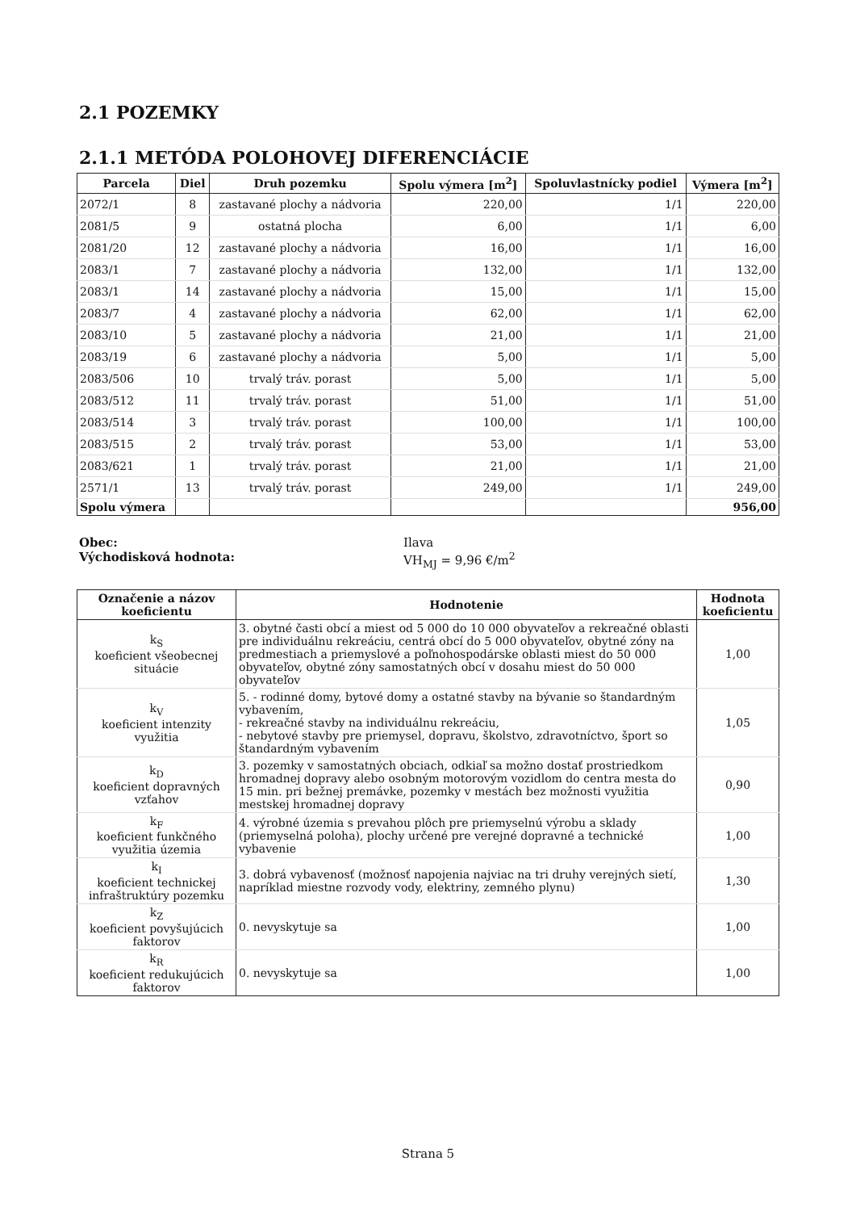2.1 POZEMKY
2.1.1 METÓDA POLOHOVEJ DIFERENCIÁCIE
| Parcela | Diel | Druh pozemku | Spolu výmera [m<sup>2</sup>] | Spoluvlastnícky podiel | Výmera [m<sup>2</sup>] |
| --- | --- | --- | --- | --- | --- |
| 2072/1 | 8 | zastavané plochy a nádvoria | 220,00 | 1/1 | 220,00 |
| 2081/5 | 9 | ostatná plocha | 6,00 | 1/1 | 6,00 |
| 2081/20 | 12 | zastavané plochy a nádvoria | 16,00 | 1/1 | 16,00 |
| 2083/1 | 7 | zastavané plochy a nádvoria | 132,00 | 1/1 | 132,00 |
| 2083/1 | 14 | zastavané plochy a nádvoria | 15,00 | 1/1 | 15,00 |
| 2083/7 | 4 | zastavané plochy a nádvoria | 62,00 | 1/1 | 62,00 |
| 2083/10 | 5 | zastavané plochy a nádvoria | 21,00 | 1/1 | 21,00 |
| 2083/19 | 6 | zastavané plochy a nádvoria | 5,00 | 1/1 | 5,00 |
| 2083/506 | 10 | trvalý tráv. porast | 5,00 | 1/1 | 5,00 |
| 2083/512 | 11 | trvalý tráv. porast | 51,00 | 1/1 | 51,00 |
| 2083/514 | 3 | trvalý tráv. porast | 100,00 | 1/1 | 100,00 |
| 2083/515 | 2 | trvalý tráv. porast | 53,00 | 1/1 | 53,00 |
| 2083/621 | 1 | trvalý tráv. porast | 21,00 | 1/1 | 21,00 |
| 2571/1 | 13 | trvalý tráv. porast | 249,00 | 1/1 | 249,00 |
| Spolu výmera | | | | | 956,00 |
Obec:
Východisková hodnota:
Ilava
VH<sub>MJ</sub> = 9,96 €/m<sup>2</sup>
| Označenie a názov koeficientu | Hodnotenie | Hodnota koeficientu |
| --- | --- | --- |
| k<sub>S</sub> koeficient všeobecnej situácie | 3. obytné časti obcí a miest od 5 000 do 10 000 obyvateľov a rekreačné oblasti pre individuálnu rekreáciu, centrá obcí do 5 000 obyvateľov, obytné zóny na predmestiach a priemyslové a poľnohospodárske oblasti miest do 50 000 obyvateľov, obytné zóny samostatných obcí v dosahu miest do 50 000 obyvateľov | 1,00 |
| k<sub>V</sub> koeficient intenzity využitia | 5. - rodinné domy, bytové domy a ostatné stavby na bývanie so štandardným vybavením, - rekreačné stavby na individuálnu rekreáciu, - nebytové stavby pre priemysel, dopravu, školstvo, zdravotníctvo, šport so štandardným vybavením | 1,05 |
| k<sub>D</sub> koeficient dopravných vzťahov | 3. pozemky v samostatných obciach, odkiaľ sa možno dostať prostriedkom hromadnej dopravy alebo osobným motorovým vozidlom do centra mesta do 15 min. pri bežnej premávke, pozemky v mestách bez možnosti využitia mestskej hromadnej dopravy | 0,90 |
| k<sub>F</sub> koeficient funkčného využitia územia | 4. výrobné územia s prevahou plôch pre priemyselnú výrobu a sklady (priemyselná poloha), plochy určené pre verejné dopravné a technické vybavenie | 1,00 |
| k<sub>I</sub> koeficient technickej infraštruktúry pozemku | 3. dobrá vybavenosť (možnosť napojenia najviac na tri druhy verejných sietí, napríklad miestne rozvody vody, elektriny, zemného plynu) | 1,30 |
| k<sub>Z</sub> koeficient povyšujúcich faktorov | 0. nevyskytuje sa | 1,00 |
| k<sub>R</sub> koeficient redukujúcich faktorov | 0. nevyskytuje sa | 1,00 |
Strana 5